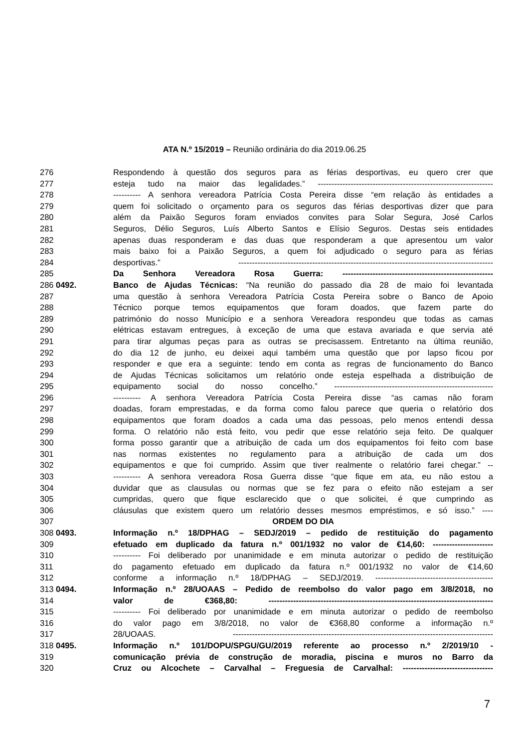ATA N.º 15/2019 – Reunião ordinária do dia 2019.06.25
276 Respondendo à questão dos seguros para as férias desportivas, eu quero crer que
277 esteja tudo na maior das legalidades.” ----------------------------------------------------------------
278 ---------- A senhora vereadora Patrícia Costa Pereira disse “em relação às entidades a
279 quem foi solicitado o orçamento para os seguros das férias desportivas dizer que para
280 além da Paixão Seguros foram enviados convites para Solar Segura, José Carlos
281 Seguros, Délio Seguros, Luís Alberto Santos e Elísio Seguros. Destas seis entidades
282 apenas duas responderam e das duas que responderam a que apresentou um valor
283 mais baixo foi a Paixão Seguros, a quem foi adjudicado o seguro para as férias
284 desportivas.” ---------------------------------------------------------------------------------------------
285 Da Senhora Vereadora Rosa Guerra: -------------------------------------------------------
286 0492. Banco de Ajudas Técnicas: “Na reunião do passado dia 28 de maio foi levantada
287 uma questão à senhora Vereadora Patrícia Costa Pereira sobre o Banco de Apoio
288 Técnico porque temos equipamentos que foram doados, que fazem parte do
289 património do nosso Município e a senhora Vereadora respondeu que todas as camas
290 elétricas estavam entregues, à exceção de uma que estava avariada e que servia até
291 para tirar algumas peças para as outras se precisassem. Entretanto na última reunião,
292 do dia 12 de junho, eu deixei aqui também uma questão que por lapso ficou por
293 responder e que era a seguinte: tendo em conta as regras de funcionamento do Banco
294 de Ajudas Técnicas solicitamos um relatório onde esteja espelhada a distribuição de
295 equipamento social do nosso concelho.” ----------------------------------------------------------
296 ---------- A senhora Vereadora Patrícia Costa Pereira disse “as camas não foram
297 doadas, foram emprestadas, e da forma como falou parece que queria o relatório dos
298 equipamentos que foram doados a cada uma das pessoas, pelo menos entendi dessa
299 forma. O relatório não está feito, vou pedir que esse relatório seja feito. De qualquer
300 forma posso garantir que a atribuição de cada um dos equipamentos foi feito com base
301 nas normas existentes no regulamento para a atribuição de cada um dos
302 equipamentos e que foi cumprido. Assim que tiver realmente o relatório farei chegar.” --
303 ---------- A senhora vereadora Rosa Guerra disse “que fique em ata, eu não estou a
304 duvidar que as clausulas ou normas que se fez para o efeito não estejam a ser
305 cumpridas, quero que fique esclarecido que o que solicitei, é que cumprindo as
306 cláusulas que existem quero um relatório desses mesmos empréstimos, e só isso.” ----
307 ORDEM DO DIA
308 0493. Informação n.º 18/DPHAG – SEDJ/2019 – pedido de restituição do pagamento
309 efetuado em duplicado da fatura n.º 001/1932 no valor de €14,60: ----------------------
310 ---------- Foi deliberado por unanimidade e em minuta autorizar o pedido de restituição
311 do pagamento efetuado em duplicado da fatura n.º 001/1932 no valor de €14,60
312 conforme a informação n.º 18/DPHAG – SEDJ/2019. -------------------------------------------
313 0494. Informação n.º 28/UOAAS – Pedido de reembolso do valor pago em 3/8/2018, no
314 valor de €368,80: ----------------------------------------------------------------------------------
315 ---------- Foi deliberado por unanimidade e em minuta autorizar o pedido de reembolso
316 do valor pago em 3/8/2018, no valor de €368,80 conforme a informação n.º
317 28/UOAAS. -----------------------------------------------------------------------------------------------
318 0495. Informação n.º 101/DOPU/SPGU/GU/2019 referente ao processo n.º 2/2019/10 -
319 comunicação prévia de construção de moradia, piscina e muros no Barro da
320 Cruz ou Alcochete – Carvalhal – Freguesia de Carvalhal: ---------------------------------
7